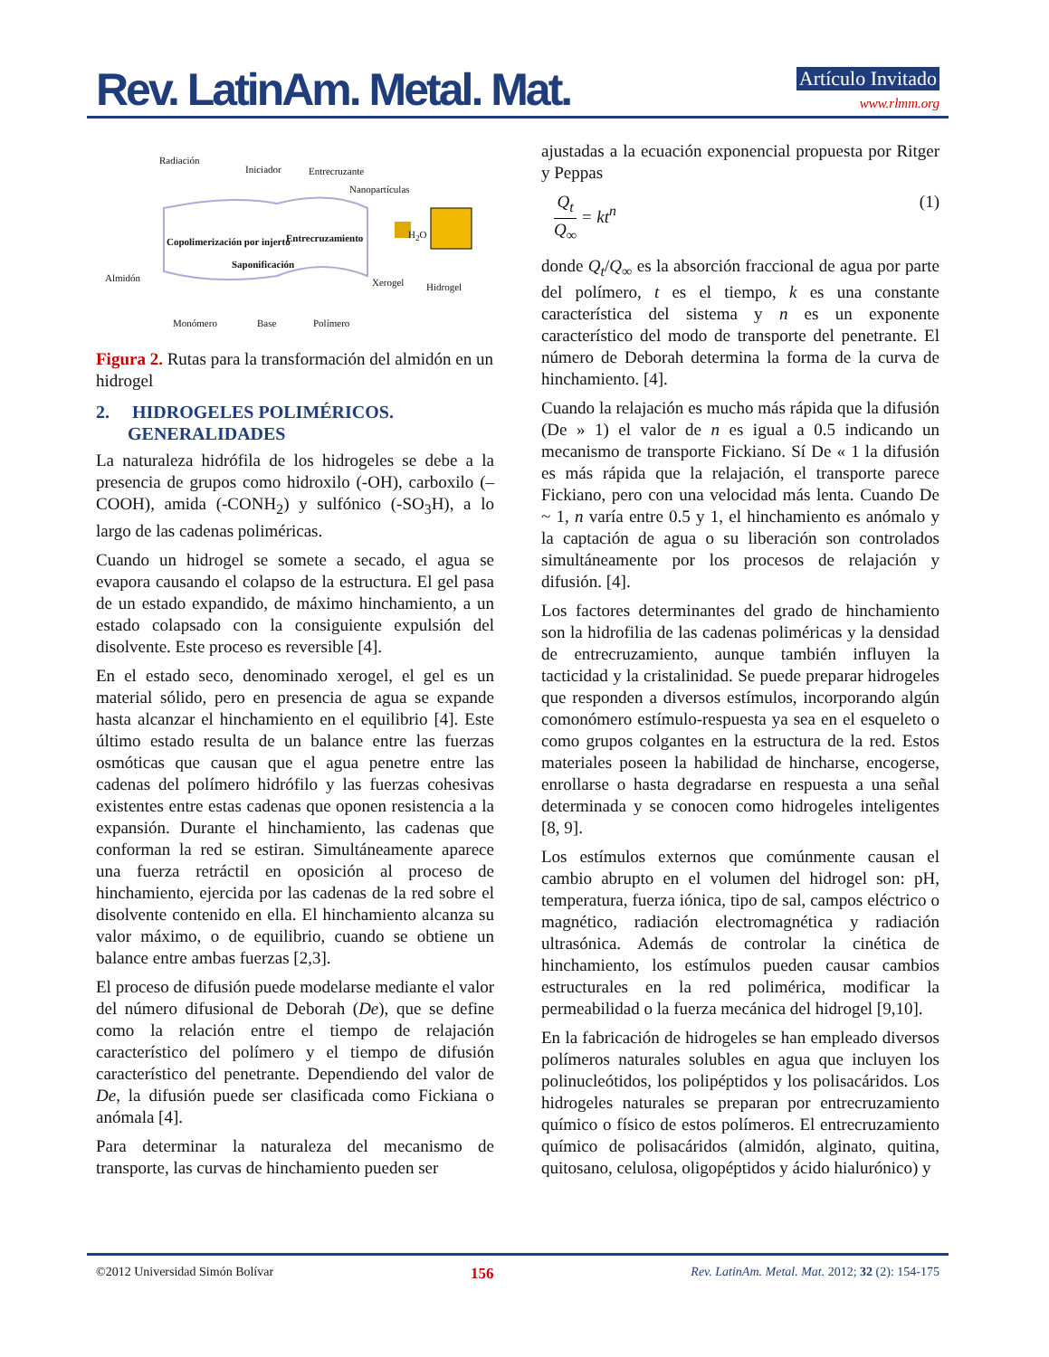Rev. LatinAm. Metal. Mat. Artículo Invitado
www.rlmm.org
Radiación
Iniciador Entrecruzante
Nanopartículas
Copolimerización por injerto Entrecruzamiento
Saponificación
H<sub>2</sub>O
Almidón Xerogel Hidrogel
Monómero Base Polímero
Figura 2. Rutas para la transformación del almidón en un hidrogel
2. HIDROGELES POLIMÉRICOS.
GENERALIDADES
La naturaleza hidrófila de los hidrogeles se debe a la presencia de grupos como hidroxilo (-OH), carboxilo (–COOH), amida (-CONH<sub>2</sub>) y sulfónico (-SO<sub>3</sub>H), a lo largo de las cadenas poliméricas.
Cuando un hidrogel se somete a secado, el agua se evapora causando el colapso de la estructura. El gel pasa de un estado expandido, de máximo hinchamiento, a un estado colapsado con la consiguiente expulsión del disolvente. Este proceso es reversible [4].
En el estado seco, denominado xerogel, el gel es un material sólido, pero en presencia de agua se expande hasta alcanzar el hinchamiento en el equilibrio [4]. Este último estado resulta de un balance entre las fuerzas osmóticas que causan que el agua penetre entre las cadenas del polímero hidrófilo y las fuerzas cohesivas existentes entre estas cadenas que oponen resistencia a la expansión. Durante el hinchamiento, las cadenas que conforman la red se estiran. Simultáneamente aparece una fuerza retráctil en oposición al proceso de hinchamiento, ejercida por las cadenas de la red sobre el disolvente contenido en ella. El hinchamiento alcanza su valor máximo, o de equilibrio, cuando se obtiene un balance entre ambas fuerzas [2,3].
El proceso de difusión puede modelarse mediante el valor del número difusional de Deborah (De), que se define como la relación entre el tiempo de relajación característico del polímero y el tiempo de difusión característico del penetrante. Dependiendo del valor de De, la difusión puede ser clasificada como Fickiana o anómala [4].
Para determinar la naturaleza del mecanismo de transporte, las curvas de hinchamiento pueden ser
ajustadas a la ecuación exponencial propuesta por Ritger y Peppas
Q<sub>t</sub> Q<sub>∞</sub> = kt<sup>n</sup> (1)
donde Q<sub>t</sub>/Q<sub>∞</sub> es la absorción fraccional de agua por parte del polímero, t es el tiempo, k es una constante característica del sistema y n es un exponente característico del modo de transporte del penetrante. El número de Deborah determina la forma de la curva de hinchamiento. [4].
Cuando la relajación es mucho más rápida que la difusión (De » 1) el valor de n es igual a 0.5 indicando un mecanismo de transporte Fickiano. Sí De « 1 la difusión es más rápida que la relajación, el transporte parece Fickiano, pero con una velocidad más lenta. Cuando De ~ 1, n varía entre 0.5 y 1, el hinchamiento es anómalo y la captación de agua o su liberación son controlados simultáneamente por los procesos de relajación y difusión. [4].
Los factores determinantes del grado de hinchamiento son la hidrofilia de las cadenas poliméricas y la densidad de entrecruzamiento, aunque también influyen la tacticidad y la cristalinidad. Se puede preparar hidrogeles que responden a diversos estímulos, incorporando algún comonómero estímulo-respuesta ya sea en el esqueleto o como grupos colgantes en la estructura de la red. Estos materiales poseen la habilidad de hincharse, encogerse, enrollarse o hasta degradarse en respuesta a una señal determinada y se conocen como hidrogeles inteligentes [8, 9].
Los estímulos externos que comúnmente causan el cambio abrupto en el volumen del hidrogel son: pH, temperatura, fuerza iónica, tipo de sal, campos eléctrico o magnético, radiación electromagnética y radiación ultrasónica. Además de controlar la cinética de hinchamiento, los estímulos pueden causar cambios estructurales en la red polimérica, modificar la permeabilidad o la fuerza mecánica del hidrogel [9,10].
En la fabricación de hidrogeles se han empleado diversos polímeros naturales solubles en agua que incluyen los polinucleótidos, los polipéptidos y los polisacáridos. Los hidrogeles naturales se preparan por entrecruzamiento químico o físico de estos polímeros. El entrecruzamiento químico de polisacáridos (almidón, alginato, quitina, quitosano, celulosa, oligopéptidos y ácido hialurónico) y
©2012 Universidad Simón Bolívar 156 Rev. LatinAm. Metal. Mat. 2012; 32 (2): 154-175